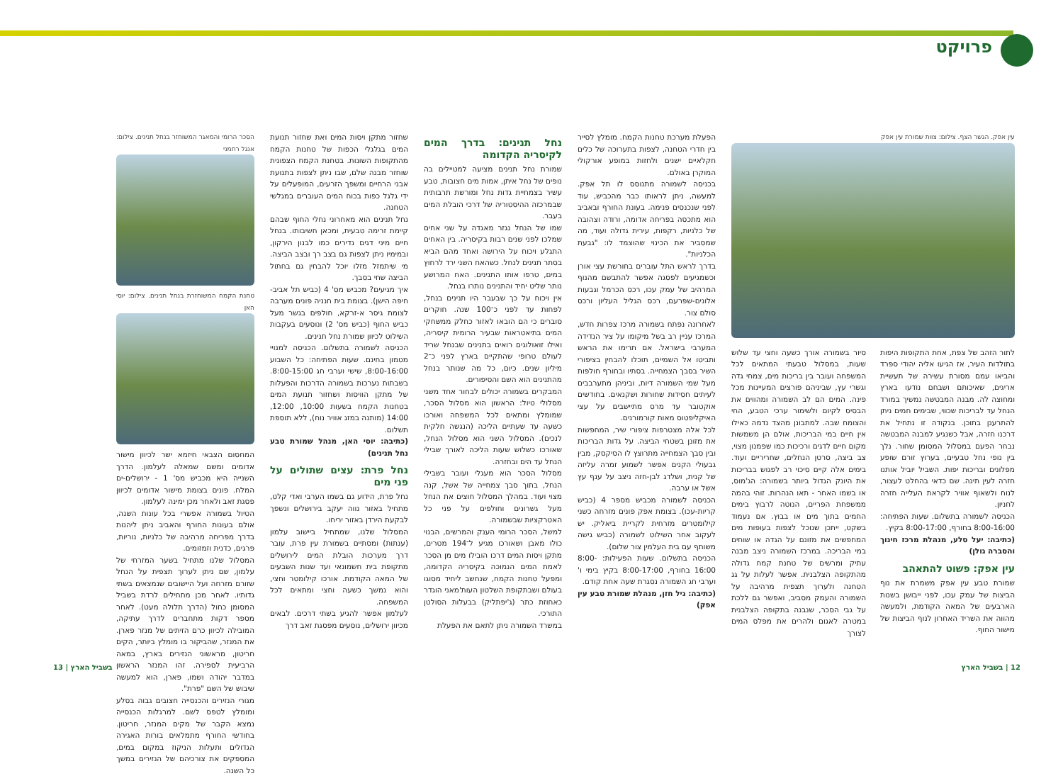פרויקט
עין אפק. הגשר הצף. צילום: צוות שמורת עין אפק
לתור הזהב של צפת, אחת התקופות היפות בתולדות העיר, אז הגיעו אליה יהודי ספרד והביאו עמם מסורת עשירה של תעשיית אריגים, שאיכותם ושבחם נודעו בארץ ומחוצה לה. מבנה המבטשה נמשיך במורד הנחל עד לבריכות שכווי, שבימים חמים ניתן להתרענן בתוכן. בנקודה זו נתחיל את דרכנו חזרה, אבל כשנגיע למבנה המבטשה נבחר הפעם במסלול המסומן שחור. נלך בין נופי נחל טבעיים, בערוץ זורם שופע מפלונים ובריכות יפות. השביל יוביל אותנו חזרה לעין תינה. שם כדאי בהחלט לעצור, לנוח ולשאוף אוויר לקראת העלייה חזרה לחניון.
הכניסה לשמורה בתשלום. שעות הפתיחה: 8:00-16:00 בחורף, 8:00-17:00 בקיץ.
(כתיבה: יעל סלע, מנהלת מרכז חינוך והסברה גולן)
עין אפק: פשוט להתאהב
שמורת טבע עין אפק משמרת את נוף הביצות של עמק עכו, לפני ייבושן בשנות הארבעים של המאה הקודמת, ולמעשה מהווה את השריד האחרון לנוף הביצות של מישור החוף.
סיור בשמורה אורך כשעה וחצי עד שלוש שעות, במסלול טבעתי המתאים לכל המשפחה ועובר בין בריכות מים, צמחי גדה וגשרי עץ, שביניהם פורצים המעיינות מכל פינה. המים הם לב השמורה ומהווים את הבסיס לקיום ולשימור ערכי הטבע, החי והצומח שבה. למתבונן מהצד נדמה כאילו אין חיים במי הבריכות, אולם הן משמשות מקום חיים לדגים ורכיכות כמו שפמנון מצוי, צב ביצה, סרטן הנחלים, שחריריים ועוד. בימים אלה קיים סיכוי רב לפגוש בבריכות את היונק הגדול ביותר בשמורה: הג'מוס, או בשמו האחר - תאו הנהרות. זוהי בהמה ממשפחת הפריים, הנוטה לרבוץ בימים החמים בתוך מים או בבוץ. אם נעמוד בשקט, ייתכן שנוכל לצפות בעופות מים המחפשים את מזונם על הגדה או שוחים במי הבריכה. במרכז השמורה ניצב מבנה עתיק ומרשים של טחנת קמח גדולה מהתקופה הצלבנית. אפשר לעלות על גג הטחנה ולערוך תצפית מרהיבה על השמורה והעמק מסביב, ואפשר גם ללכת על גבי הסכר, שנבנה בתקופה הצלבנית במטרה לאגום ולהרים את מפלס המים לצורך
הפעלת מערכת טחנות הקמח. מומלץ לסייר בין חדרי הטחנה, לצפות בתערוכה של כלים חקלאיים ישנים ולחזות במופע אורקולי המוקרן באולם.
בכניסה לשמורה מתנוסס לו תל אפק. למעשה, ניתן לראותו כבר מהכביש, עוד לפני שנכנסים פנימה. בעונת החורף ובאביב הוא מתכסה בפריחה אדומה, ורודה וצהובה של כלניות, רקפות, עירית גדולה ועוד, מה שמסביר את הכינוי שהוצמד לו: "גבעת הכלניות".
בדרך לראש התל עוברים בחורשת עצי אורן וכשמגיעים לפסגה אפשר להתבשם מהנוף המרהיב של עמק עכו, רכס הכרמל וגבעות אלונים-שפרעם, רכס הגליל העליון ורכס סולם צור.
לאחרונה נפתח בשמורה מרכז צפרות חדש, המרכז עניין רב בשל מיקומו על ציר הנדידה המערבי בישראל. אם תרימו את הראש ותביטו אל השמיים, תוכלו להבחין בציפורי השיר בסבך הצמחייה. בסתיו ובחורף חולפות מעל שמי השמורה דיות, וביניהן מתערבבים לעיתים חסידות שחורות ושקנאים. בחודשים אוקטובר עד מרס מתיישבים על עצי האיקליפטוס מאות קורמורנים.
לכל אלה מצטרפות ציפורי שיר, המחפשות את מזונן בשטחי הביצה. על גדות הבריכות ובין סבך הצמחייה מתרוצץ לו הסיקסק, מבין גבעולי הקנים אפשר לשמוע זמרה עליזה של קנית, ושלדג לבן-חזה ניצב על ענף עץ אשל או ערבה.
הכניסה לשמורה מכביש מספר 4 (כביש קריות-עכו). בצומת אפק פונים מזרחה כשני קילומטרים מזרחית לקריית ביאליק. יש לעקוב אחר השילוט לשמורה (כביש גישה משותף עם בית העלמין צור שלום).
הכניסה בתשלום. שעות הפעילות: 8:00-16:00 בחורף, 8:00-17:00 בקיץ בימי ו' וערבי חג השמורה נסגרת שעה אחת קודם.
(כתיבה: גיל חזן, מנהלת שמורת טבע עין אפק)
נחל תנינים: בדרך המים לקיסריה הקדומה
שמורת נחל תנינים מציעה למטיילים בה נופים של נחל איתן, אמות מים חצובות, טבע עשיר בצמחיית גדות נחל ומורשת תרבותית שבמרכזה ההיסטוריה של דרכי הובלת המים בעבר.
שמו של הנחל נגזר מאגדה על שני אחים שמלכו לפני שנים רבות בקיסריה. בין האחים התגלע ויכוח על הירושה ואחד מהם הביא בסתר תנינים לנחל. כשהאח השני ירד לרחוץ במים, טרפו אותו התנינים. האח המרושע נותר שליט יחיד והתנינים נותרו בנחל.
אין ויכוח על כך שבעבר היו תנינים בנחל, לפחות עד לפני כ־100 שנה. חוקרים סוברים כי הם הובאו לאזור כחלק ממשחקי המים בתיאטראות שבעיר הרומית קיסריה, ואילו זואולוגים רואים בתנינים שבנחל שריד לעולם טרופי שהתקיים בארץ לפני כ־2 מיליון שנים. כיום, כל מה שנותר בנחל מהתנינים הוא השם והסיפורים.
המבקרים בשמורה יכולים לבחור אחד משני מסלולי טיול: הראשון הוא מסלול הסכר, שמומלץ ומתאים לכל המשפחה ואורכו כשעה עד שעתיים הליכה (הנגשה חלקית לנכים). המסלול השני הוא מסלול הנחל, שאורכו כשלוש שעות הליכה לאורך שבילי הנחל עד הים ובחזרה.
מסלול הסכר הוא מעגלי ועובר בשבילי הנחל, בתוך סבך צמחייה של אשל, קנה מצוי ועוד. במהלך המסלול חוצים את הנחל מעל גשרונים וחולפים על פני כל האטרקציות שבשמורה.
למשל, הסכר הרומי הענק והמרשים, הבנוי כולו מאבן ושאורכו מגיע ל־194 מטרים, מתקן ויסות המים דרכו הובילו מים מן הסכר לאמת המים הנמוכה בקיסריה הקדומה, ומפעל טחנות הקמח, שנחשב ליחיד מסוגו בעולם ושבתקופת השלטון העות'מאני הוגדר כאחוזת כתר (ג'יפתליק) בבעלות הסולטן התורכי.
במשרד השמורה ניתן לתאם את הפעלת
שחזור מתקן ויסות המים ואת שחזור תנועת המים בגלגלי הכפות של טחנות הקמח מהתקופות השונות. בטחנת הקמח הצפונית שוחזר מבנה שלם, שבו ניתן לצפות בתנועת אבני הרחיים ומשפך הזרעים, המופעלים על ידי גלגל כפות בכוח המים העוברים במגלשי הטחנה.
נחל תנינים הוא מאחרוני נחלי החוף שבהם קיימת זרימה טבעית, ומכאן חשיבותו. בנחל חיים מיני דגים נדירים כמו לבנון הירקון, ובמימיו ניתן לצפות גם בצב רך ובצב הביצה. מי שיתמזל מזלו יוכל להבחין גם בחתול הביצה שחי בסבך.
איך מגיעים? מכביש מס' 4 (כביש תל אביב-חיפה הישן). בצומת בית חנניה פונים מערבה לצומת גיסר א-זרקא, חולפים בגשר מעל כביש החוף (כביש מס' 2) ונוסעים בעקבות השילוט לכיוון שמורת נחל תנינים.
הכניסה לשמורה בתשלום. הכניסה למנויי מטמון בחינם. שעות הפתיחה: כל השבוע 8:00-16:00, שישי וערבי חג 8:00-15:00. בשבתות נערכות בשמורה הדרכות והפעלות של מתקן הוויסות ושחזור תנועת המים בטחנות הקמח בשעות 10:00, 12:00, 14:00 (מותנה במזג אוויר נוח), ללא תוספת תשלום.
(כתיבה: יוסי האן, מנהל שמורת טבע נחל תנינים)
נחל פרת: עצים שתולים על פני מים
נחל פרת, הידוע גם בשמו הערבי ואדי קלט, מתחיל באזור נווה יעקב בירושלים ונשפך לבקעת הירדן באזור יריחו.
המסלול שלנו, שמתחיל ביישוב עלמון (ענתות) ומסתיים בשמורת עין פרת, עובר דרך מערכות הובלת המים לירושלים מתקופת בית חשמונאי ועד שנות השבעים של המאה הקודמת. אורכו קילומטר וחצי, והוא נמשך כשעה וחצי ומתאים לכל המשפחה.
לעלמון אפשר להגיע בשתי דרכים. לבאים מכיוון ירושלים, נוסעים מפסגת זאב דרך
הסכר הרומי והמאגר המשוחזר בנחל תנינים. צילום: אנגל רחמני
טחנת הקמח המשוחזרת בנחל תנינים. צילום: יוסי האן
המחסום הצבאי חיזמא ישר לכיוון מישור אדומים ומשם שמאלה לעלמון. הדרך השנייה היא מכביש מס' 1 - ירושלים-ים המלח. פונים בצומת מישור אדומים לכיוון פסגת זאב ולאחר מכן ימינה לעלמון.
הטיול בשמורה אפשרי בכל עונות השנה, אולם בעונות החורף והאביב ניתן ליהנות בדרך מפריחה מרהיבה של כלניות, נוריות, פרגים, כדנית וזמזומים.
המסלול שלנו מתחיל בשער המזרחי של עלמון, שם ניתן לערוך תצפית על הנחל שזורם מזרחה ועל היישובים שנמצאים בשתי גדותיו. לאחר מכן מתחילים לרדת בשביל המסומן כחול (הדרך תלולה מעט). לאחר מספר דקות מתחברים לדרך עתיקה, המובילה לכיוון כרם הזיתים של מנזר פארן. את המנזר, שהביקור בו מומלץ ביותר, הקים חריטון, מראשוני הנזירים בארץ, במאה הרביעית לספירה. זהו המנזר הראשון במדבר יהודה ושמו, פארן, הוא למעשה שיבוש של השם "פרת".
מגורי הנזירים והכנסייה חצובים גבוה בסלע ומומלץ לטפס לשם. למרגלות הכנסייה נמצא הקבר של מקים המנזר, חריטון. בחודשי החורף מתמלאים בורות האגירה הגדולים ותעלות הניקוז במקום במים, המספקים את צורכיהם של הנזירים במשך כל השנה.
12 | בשביל הארץ בשביל הארץ | 13